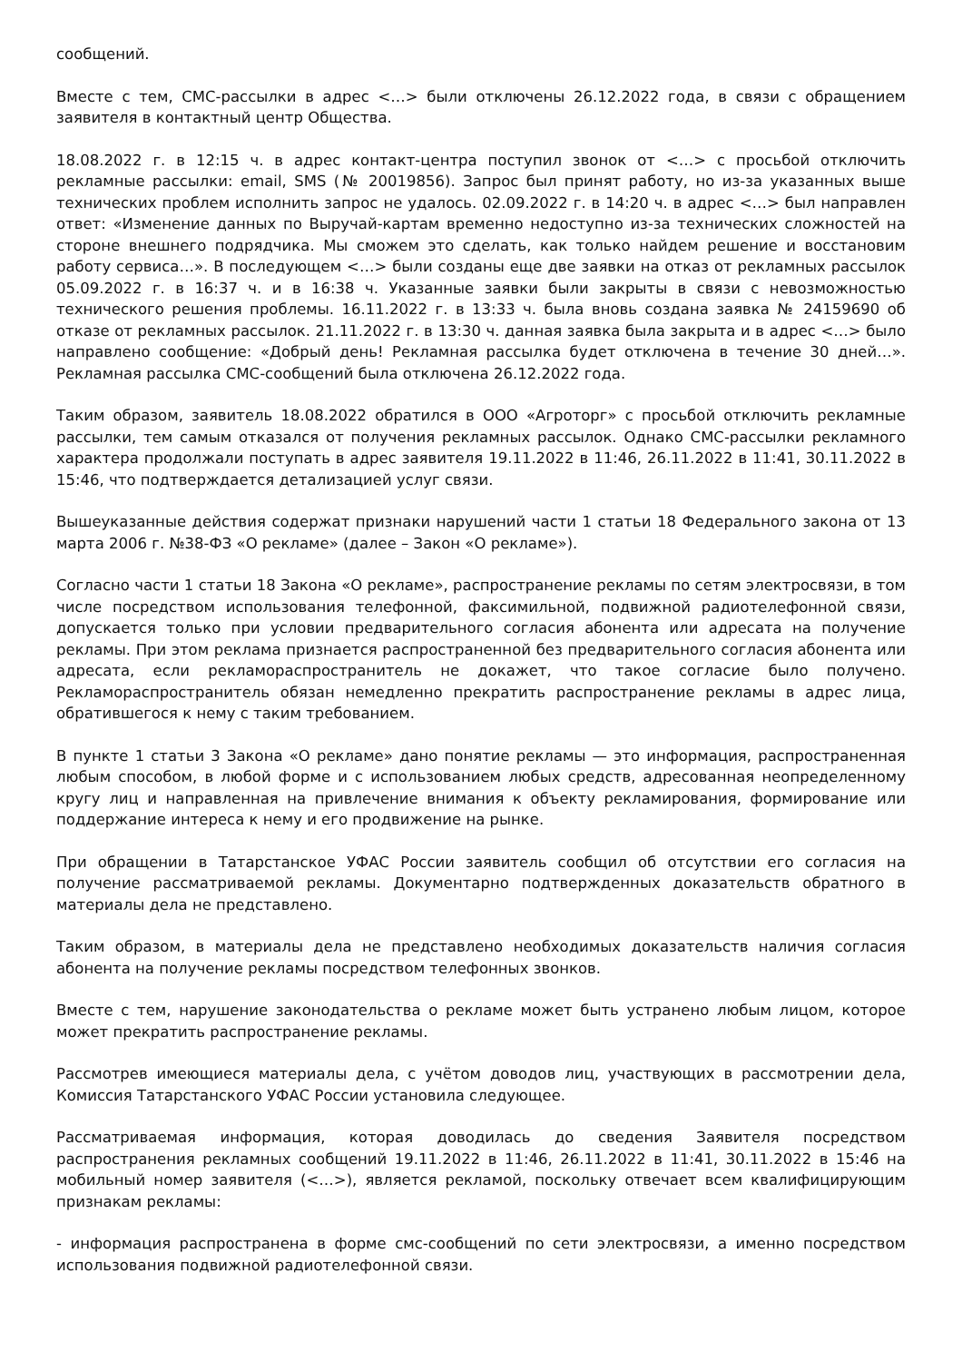сообщений.
Вместе с тем, СМС-рассылки в адрес <…> были отключены 26.12.2022 года, в связи с обращением заявителя в контактный центр Общества.
18.08.2022 г. в 12:15 ч. в адрес контакт-центра поступил звонок от <…> с просьбой отключить рекламные рассылки: email, SMS (№ 20019856). Запрос был принят работу, но из-за указанных выше технических проблем исполнить запрос не удалось. 02.09.2022 г. в 14:20 ч. в адрес <…> был направлен ответ: «Изменение данных по Выручай-картам временно недоступно из-за технических сложностей на стороне внешнего подрядчика. Мы сможем это сделать, как только найдем решение и восстановим работу сервиса…». В последующем <…> были созданы еще две заявки на отказ от рекламных рассылок 05.09.2022 г. в 16:37 ч. и в 16:38 ч. Указанные заявки были закрыты в связи с невозможностью технического решения проблемы. 16.11.2022 г. в 13:33 ч. была вновь создана заявка № 24159690 об отказе от рекламных рассылок. 21.11.2022 г. в 13:30 ч. данная заявка была закрыта и в адрес <…> было направлено сообщение: «Добрый день! Рекламная рассылка будет отключена в течение 30 дней…». Рекламная рассылка СМС-сообщений была отключена 26.12.2022 года.
Таким образом, заявитель 18.08.2022 обратился в ООО «Агроторг» с просьбой отключить рекламные рассылки, тем самым отказался от получения рекламных рассылок. Однако СМС-рассылки рекламного характера продолжали поступать в адрес заявителя 19.11.2022 в 11:46, 26.11.2022 в 11:41, 30.11.2022 в 15:46, что подтверждается детализацией услуг связи.
Вышеуказанные действия содержат признаки нарушений части 1 статьи 18 Федерального закона от 13 марта 2006 г. №38-ФЗ «О рекламе» (далее – Закон «О рекламе»).
Согласно части 1 статьи 18 Закона «О рекламе», распространение рекламы по сетям электросвязи, в том числе посредством использования телефонной, факсимильной, подвижной радиотелефонной связи, допускается только при условии предварительного согласия абонента или адресата на получение рекламы. При этом реклама признается распространенной без предварительного согласия абонента или адресата, если рекламораспространитель не докажет, что такое согласие было получено. Рекламораспространитель обязан немедленно прекратить распространение рекламы в адрес лица, обратившегося к нему с таким требованием.
В пункте 1 статьи 3 Закона «О рекламе» дано понятие рекламы — это информация, распространенная любым способом, в любой форме и с использованием любых средств, адресованная неопределенному кругу лиц и направленная на привлечение внимания к объекту рекламирования, формирование или поддержание интереса к нему и его продвижение на рынке.
При обращении в Татарстанское УФАС России заявитель сообщил об отсутствии его согласия на получение рассматриваемой рекламы. Документарно подтвержденных доказательств обратного в материалы дела не представлено.
Таким образом, в материалы дела не представлено необходимых доказательств наличия согласия абонента на получение рекламы посредством телефонных звонков.
Вместе с тем, нарушение законодательства о рекламе может быть устранено любым лицом, которое может прекратить распространение рекламы.
Рассмотрев имеющиеся материалы дела, с учётом доводов лиц, участвующих в рассмотрении дела, Комиссия Татарстанского УФАС России установила следующее.
Рассматриваемая информация, которая доводилась до сведения Заявителя посредством распространения рекламных сообщений 19.11.2022 в 11:46, 26.11.2022 в 11:41, 30.11.2022 в 15:46 на мобильный номер заявителя (<…>), является рекламой, поскольку отвечает всем квалифицирующим признакам рекламы:
- информация распространена в форме смс-сообщений по сети электросвязи, а именно посредством использования подвижной радиотелефонной связи.